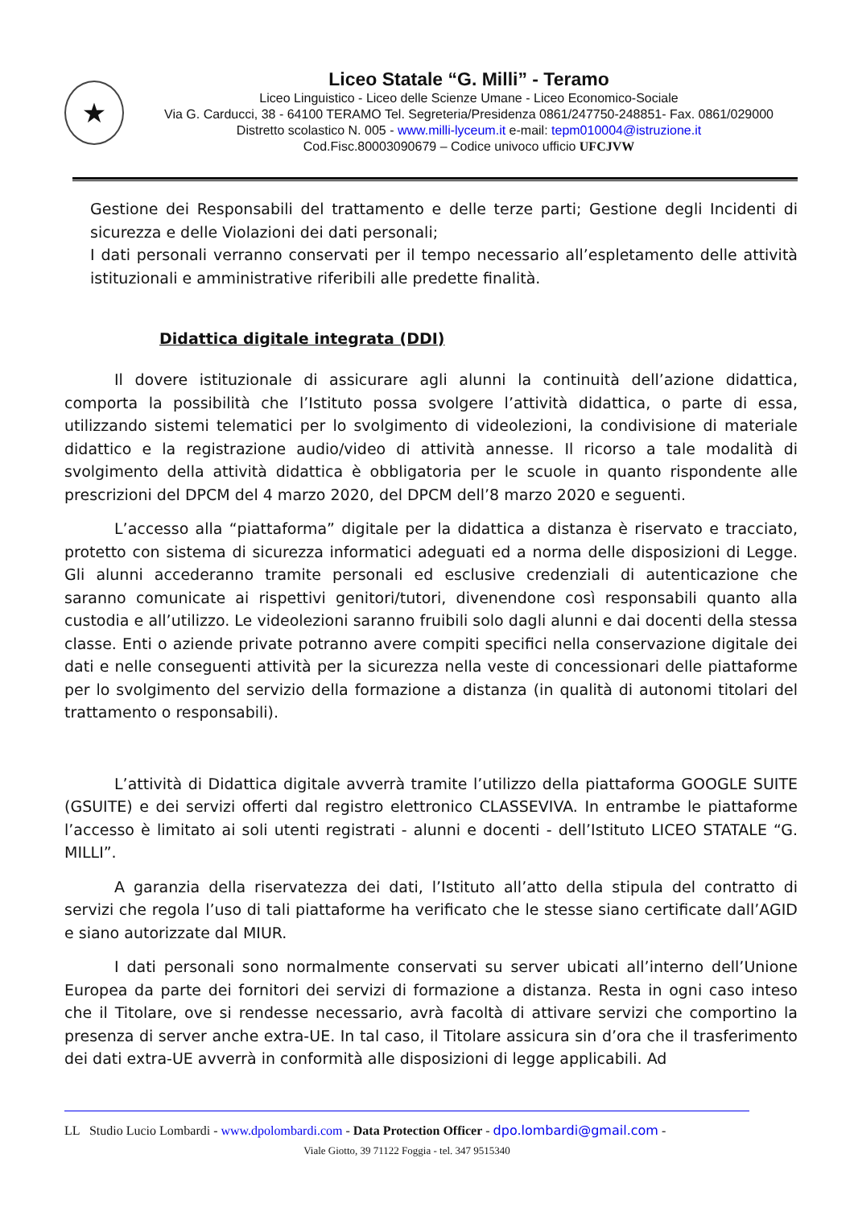★
Liceo Statale “G. Milli” - Teramo
Liceo Linguistico - Liceo delle Scienze Umane - Liceo Economico-Sociale
Via G. Carducci, 38 - 64100 TERAMO Tel. Segreteria/Presidenza 0861/247750-248851- Fax. 0861/029000
Distretto scolastico N. 005 - www.milli-lyceum.it e-mail: tepm010004@istruzione.it
Cod.Fisc.80003090679 – Codice univoco ufficio UFCJVW
Gestione dei Responsabili del trattamento e delle terze parti; Gestione degli Incidenti di sicurezza e delle Violazioni dei dati personali;
I dati personali verranno conservati per il tempo necessario all’espletamento delle attività istituzionali e amministrative riferibili alle predette finalità.
Didattica digitale integrata (DDI)
Il dovere istituzionale di assicurare agli alunni la continuità dell’azione didattica, comporta la possibilità che l’Istituto possa svolgere l’attività didattica, o parte di essa, utilizzando sistemi telematici per lo svolgimento di videolezioni, la condivisione di materiale didattico e la registrazione audio/video di attività annesse. Il ricorso a tale modalità di svolgimento della attività didattica è obbligatoria per le scuole in quanto rispondente alle prescrizioni del DPCM del 4 marzo 2020, del DPCM dell’8 marzo 2020 e seguenti.
L’accesso alla “piattaforma” digitale per la didattica a distanza è riservato e tracciato, protetto con sistema di sicurezza informatici adeguati ed a norma delle disposizioni di Legge. Gli alunni accederanno tramite personali ed esclusive credenziali di autenticazione che saranno comunicate ai rispettivi genitori/tutori, divenendone così responsabili quanto alla custodia e all’utilizzo. Le videolezioni saranno fruibili solo dagli alunni e dai docenti della stessa classe. Enti o aziende private potranno avere compiti specifici nella conservazione digitale dei dati e nelle conseguenti attività per la sicurezza nella veste di concessionari delle piattaforme per lo svolgimento del servizio della formazione a distanza (in qualità di autonomi titolari del trattamento o responsabili).
L’attività di Didattica digitale avverrà tramite l’utilizzo della piattaforma GOOGLE SUITE (GSUITE) e dei servizi offerti dal registro elettronico CLASSEVIVA. In entrambe le piattaforme l’accesso è limitato ai soli utenti registrati - alunni e docenti - dell’Istituto LICEO STATALE “G. MILLI”.
A garanzia della riservatezza dei dati, l’Istituto all’atto della stipula del contratto di servizi che regola l’uso di tali piattaforme ha verificato che le stesse siano certificate dall’AGID e siano autorizzate dal MIUR.
I dati personali sono normalmente conservati su server ubicati all’interno dell’Unione Europea da parte dei fornitori dei servizi di formazione a distanza. Resta in ogni caso inteso che il Titolare, ove si rendesse necessario, avrà facoltà di attivare servizi che comportino la presenza di server anche extra-UE. In tal caso, il Titolare assicura sin d’ora che il trasferimento dei dati extra-UE avverrà in conformità alle disposizioni di legge applicabili. Ad
LL Studio Lucio Lombardi - www.dpolombardi.com - Data Protection Officer - dpo.lombardi@gmail.com -
Viale Giotto, 39 71122 Foggia - tel. 347 9515340